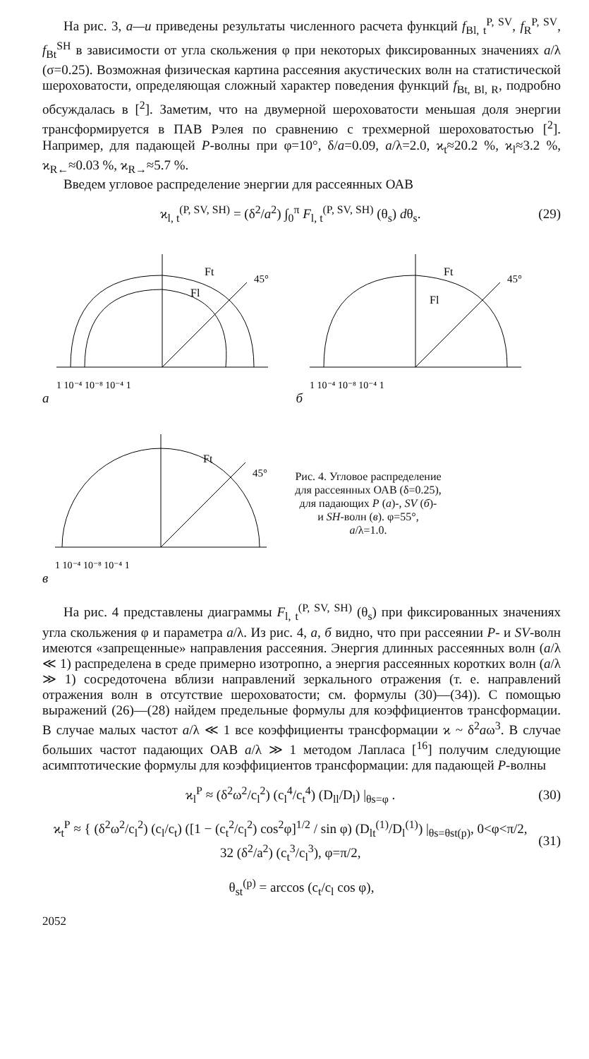На рис. 3, а—и приведены результаты численного расчета функций f<sub>Bl, t</sub><sup>P, SV</sup>, f<sub>R</sub><sup>P, SV</sup>, f<sub>Bt</sub><sup>SH</sup> в зависимости от угла скольжения φ при некоторых фиксированных значениях a/λ (σ=0.25). Возможная физическая картина рассеяния акустических волн на статистической шероховатости, определяющая сложный характер поведения функций f<sub>Bt, Bl, R</sub>, подробно обсуждалась в [<sup>2</sup>]. Заметим, что на двумерной шероховатости меньшая доля энергии трансформируется в ПАВ Рэлея по сравнению с трехмерной шероховатостью [<sup>2</sup>]. Например, для падающей P-волны при φ=10°, δ/a=0.09, a/λ=2.0, ϰ<sub>t</sub>≈20.2 %, ϰ<sub>l</sub>≈3.2 %, ϰ<sub>R←</sub>≈0.03 %, ϰ<sub>R→</sub>≈5.7 %.
Введем угловое распределение энергии для рассеянных ОАВ
ϰ<sub>l, t</sub><sup>(P, SV, SH)</sup> = (δ<sup>2</sup>/a<sup>2</sup>) ∫<sub>0</sub><sup>π</sup> F<sub>l, t</sub><sup>(P, SV, SH)</sup> (θ<sub>s</sub>) dθ<sub>s</sub>. (29)
а
Ft
Fl
45°
1 10⁻⁴ 10⁻⁸ 10⁻⁴ 1
б
Ft
Fl
45°
1 10⁻⁴ 10⁻⁸ 10⁻⁴ 1
в
Ft
45°
1 10⁻⁴ 10⁻⁸ 10⁻⁴ 1
Рис. 4. Угловое распределение
для рассеянных ОАВ (δ=0.25),
для падающих P (а)-, SV (б)-
и SH-волн (в). φ=55°,
a/λ=1.0.
На рис. 4 представлены диаграммы F<sub>l, t</sub><sup>(P, SV, SH)</sup> (θ<sub>s</sub>) при фиксированных значениях угла скольжения φ и параметра a/λ. Из рис. 4, а, б видно, что при рассеянии P- и SV-волн имеются «запрещенные» направления рассеяния. Энергия длинных рассеянных волн (a/λ ≪ 1) распределена в среде примерно изотропно, а энергия рассеянных коротких волн (a/λ ≫ 1) сосредоточена вблизи направлений зеркального отражения (т. е. направлений отражения волн в отсутствие шероховатости; см. формулы (30)—(34)). С помощью выражений (26)—(28) найдем предельные формулы для коэффициентов трансформации. В случае малых частот a/λ ≪ 1 все коэффициенты трансформации ϰ ~ δ<sup>2</sup>aω<sup>3</sup>. В случае больших частот падающих ОАВ a/λ ≫ 1 методом Лапласа [<sup>16</sup>] получим следующие асимптотические формулы для коэффициентов трансформации: для падающей P-волны
ϰ<sub>l</sub><sup>P</sup> ≈ (δ<sup>2</sup>ω<sup>2</sup>/c<sub>l</sub><sup>2</sup>) (c<sub>l</sub><sup>4</sup>/c<sub>t</sub><sup>4</sup>) (D<sub>ll</sub>/D<sub>l</sub>) |<sub>θs=φ</sub> . (30)
ϰ<sub>t</sub><sup>P</sup> ≈ { (δ<sup>2</sup>ω<sup>2</sup>/c<sub>l</sub><sup>2</sup>) (c<sub>l</sub>/c<sub>t</sub>) ([1 − (c<sub>t</sub><sup>2</sup>/c<sub>l</sub><sup>2</sup>) cos<sup>2</sup>φ]<sup>1/2</sup> / sin φ) (D<sub>lt</sub><sup>(1)</sup>/D<sub>l</sub><sup>(1)</sup>) |<sub>θs=θst(p)</sub>, 0<φ<π/2,
32 (δ<sup>2</sup>/a<sup>2</sup>) (c<sub>t</sub><sup>3</sup>/c<sub>l</sub><sup>3</sup>), φ=π/2, (31)
θ<sub>st</sub><sup>(p)</sup> = arccos (c<sub>t</sub>/c<sub>l</sub> cos φ),
2052